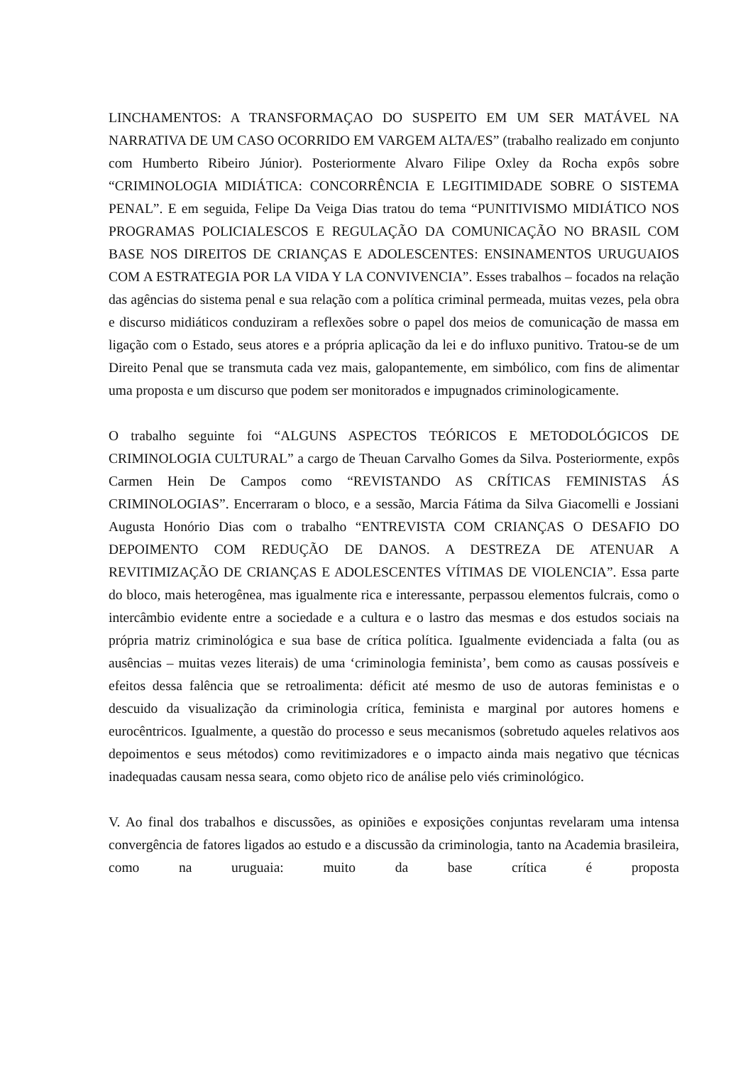LINCHAMENTOS: A TRANSFORMAÇAO DO SUSPEITO EM UM SER MATÁVEL NA NARRATIVA DE UM CASO OCORRIDO EM VARGEM ALTA/ES” (trabalho realizado em conjunto com Humberto Ribeiro Júnior). Posteriormente Alvaro Filipe Oxley da Rocha expôs sobre “CRIMINOLOGIA MIDIÁTICA: CONCORRÊNCIA E LEGITIMIDADE SOBRE O SISTEMA PENAL”. E em seguida, Felipe Da Veiga Dias tratou do tema “PUNITIVISMO MIDIÁTICO NOS PROGRAMAS POLICIALESCOS E REGULAÇÃO DA COMUNICAÇÃO NO BRASIL COM BASE NOS DIREITOS DE CRIANÇAS E ADOLESCENTES: ENSINAMENTOS URUGUAIOS COM A ESTRATEGIA POR LA VIDA Y LA CONVIVENCIA”. Esses trabalhos – focados na relação das agências do sistema penal e sua relação com a política criminal permeada, muitas vezes, pela obra e discurso midiáticos conduziram a reflexões sobre o papel dos meios de comunicação de massa em ligação com o Estado, seus atores e a própria aplicação da lei e do influxo punitivo. Tratou-se de um Direito Penal que se transmuta cada vez mais, galopantemente, em simbólico, com fins de alimentar uma proposta e um discurso que podem ser monitorados e impugnados criminologicamente.
O trabalho seguinte foi “ALGUNS ASPECTOS TEÓRICOS E METODOLÓGICOS DE CRIMINOLOGIA CULTURAL” a cargo de Theuan Carvalho Gomes da Silva. Posteriormente, expôs Carmen Hein De Campos como “REVISTANDO AS CRÍTICAS FEMINISTAS ÁS CRIMINOLOGIAS”. Encerraram o bloco, e a sessão, Marcia Fátima da Silva Giacomelli e Jossiani Augusta Honório Dias com o trabalho “ENTREVISTA COM CRIANÇAS O DESAFIO DO DEPOIMENTO COM REDUÇÃO DE DANOS. A DESTREZA DE ATENUAR A REVITIMIZAÇÃO DE CRIANÇAS E ADOLESCENTES VÍTIMAS DE VIOLENCIA”. Essa parte do bloco, mais heterogênea, mas igualmente rica e interessante, perpassou elementos fulcrais, como o intercâmbio evidente entre a sociedade e a cultura e o lastro das mesmas e dos estudos sociais na própria matriz criminológica e sua base de crítica política. Igualmente evidenciada a falta (ou as ausências – muitas vezes literais) de uma ‘criminologia feminista’, bem como as causas possíveis e efeitos dessa falência que se retroalimenta: déficit até mesmo de uso de autoras feministas e o descuido da visualização da criminologia crítica, feminista e marginal por autores homens e eurocêntricos. Igualmente, a questão do processo e seus mecanismos (sobretudo aqueles relativos aos depoimentos e seus métodos) como revitimizadores e o impacto ainda mais negativo que técnicas inadequadas causam nessa seara, como objeto rico de análise pelo viés criminológico.
V. Ao final dos trabalhos e discussões, as opiniões e exposições conjuntas revelaram uma intensa convergência de fatores ligados ao estudo e a discussão da criminologia, tanto na Academia brasileira, como na uruguaia: muito da base crítica é proposta